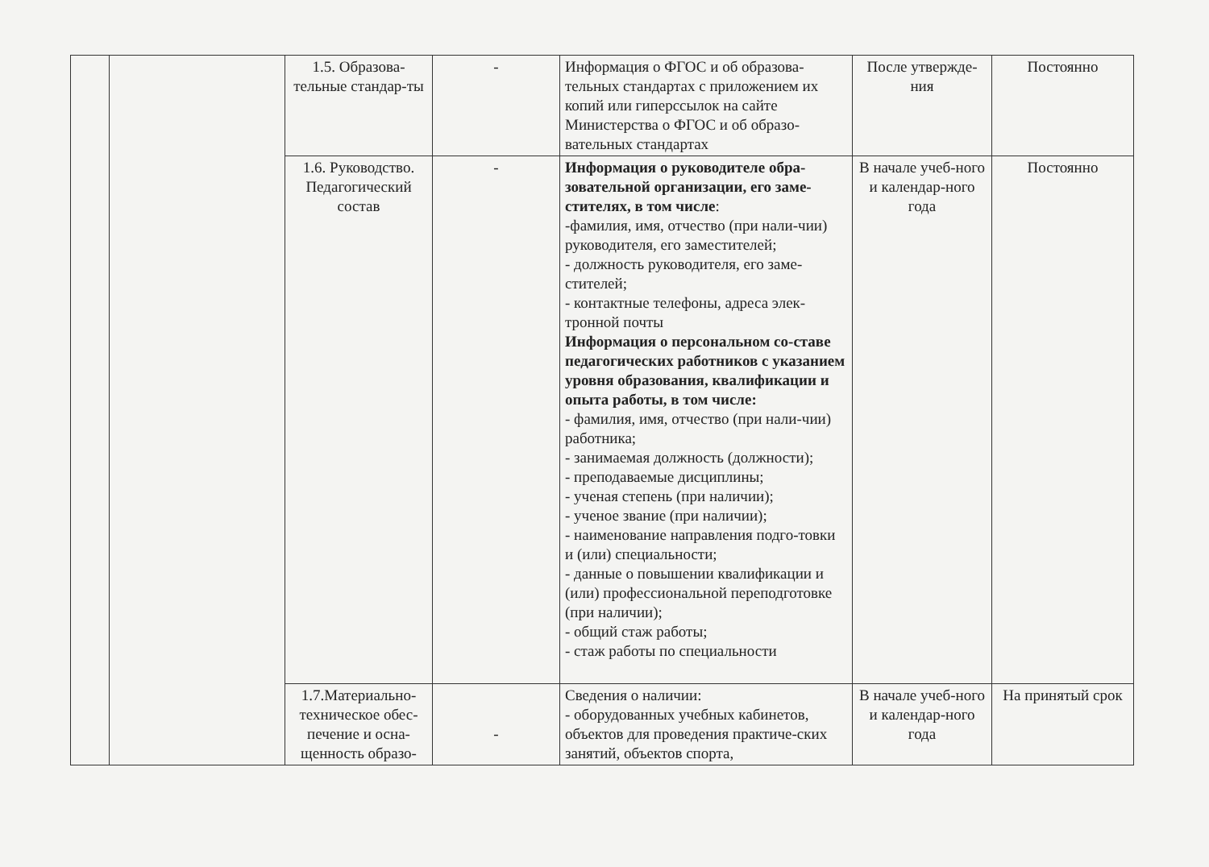| | | 1.5. Образова-тельные стандар-ты | - | Информация о ФГОС и об образова-тельных стандартах с приложением их копий или гиперссылок на сайте Министерства о ФГОС и об образо-вательных стандартах | После утвержде-ния | Постоянно |
| | | 1.6. Руководство. Педагогический состав | - | Информация о руководителе обра-зовательной организации, его заме-стителях, в том числе : -фамилия, имя, отчество (при нали-чии) руководителя, его заместителей; - должность руководителя, его заме-стителей; - контактные телефоны, адреса элек-тронной почты Информация о персональном со-ставе педагогических работников с указанием уровня образования, квалификации и опыта работы, в том числе: - фамилия, имя, отчество (при нали-чии) работника; - занимаемая должность (должности); - преподаваемые дисциплины; - ученая степень (при наличии); - ученое звание (при наличии); - наименование направления подго-товки и (или) специальности; - данные о повышении квалификации и (или) профессиональной переподготовке (при наличии); - общий стаж работы; - стаж работы по специальности | В начале учеб-ного и календар-ного года | Постоянно |
| | | 1.7.Материально-техническое обес-печение и осна-щенность образо- | - | Сведения о наличии: - оборудованных учебных кабинетов, объектов для проведения практиче-ских занятий, объектов спорта, | В начале учеб-ного и календар-ного года | На принятый срок |